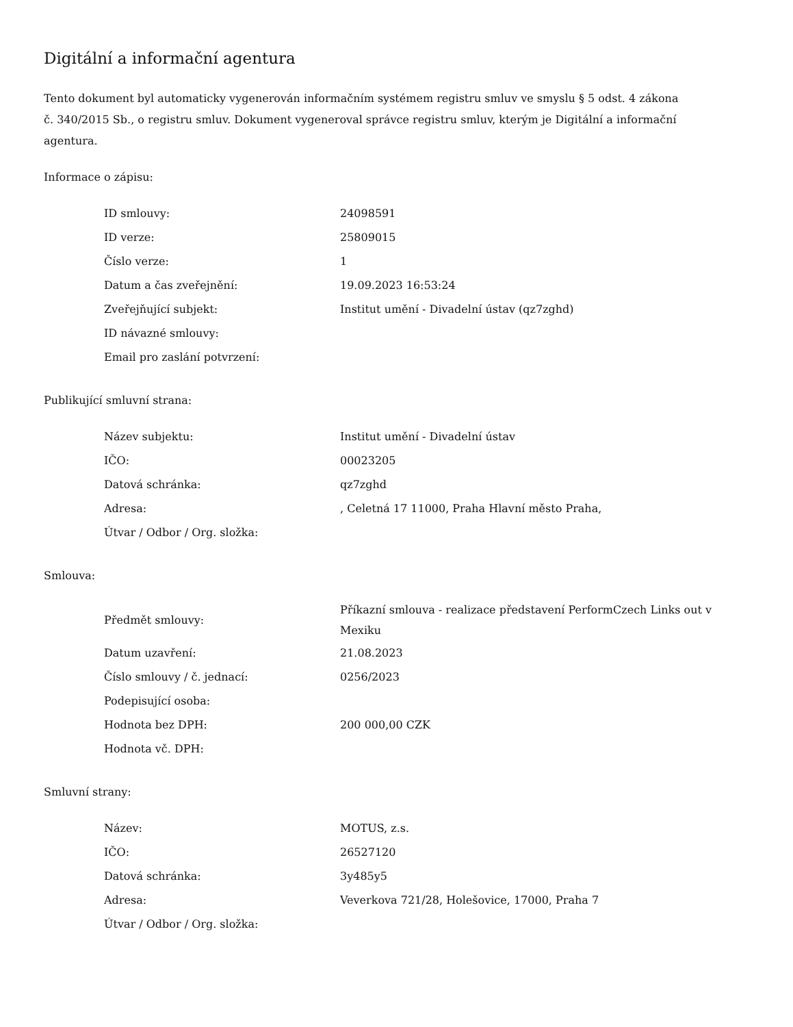Digitální a informační agentura
Tento dokument byl automaticky vygenerován informačním systémem registru smluv ve smyslu § 5 odst. 4 zákona
č. 340/2015 Sb., o registru smluv. Dokument vygeneroval správce registru smluv, kterým je Digitální a informační agentura.
Informace o zápisu:
| ID smlouvy: | 24098591 |
| ID verze: | 25809015 |
| Číslo verze: | 1 |
| Datum a čas zveřejnění: | 19.09.2023 16:53:24 |
| Zveřejňující subjekt: | Institut umění - Divadelní ústav (qz7zghd) |
| ID návazné smlouvy: | |
| Email pro zaslání potvrzení: | |
Publikující smluvní strana:
| Název subjektu: | Institut umění - Divadelní ústav |
| IČO: | 00023205 |
| Datová schránka: | qz7zghd |
| Adresa: | , Celetná 17 11000, Praha Hlavní město Praha, |
| Útvar / Odbor / Org. složka: | |
Smlouva:
| Předmět smlouvy: | Příkazní smlouva - realizace představení PerformCzech Links out v Mexiku |
| Datum uzavření: | 21.08.2023 |
| Číslo smlouvy / č. jednací: | 0256/2023 |
| Podepisující osoba: | |
| Hodnota bez DPH: | 200 000,00 CZK |
| Hodnota vč. DPH: | |
Smluvní strany:
| Název: | MOTUS, z.s. |
| IČO: | 26527120 |
| Datová schránka: | 3y485y5 |
| Adresa: | Veverkova 721/28, Holešovice, 17000, Praha 7 |
| Útvar / Odbor / Org. složka: | |